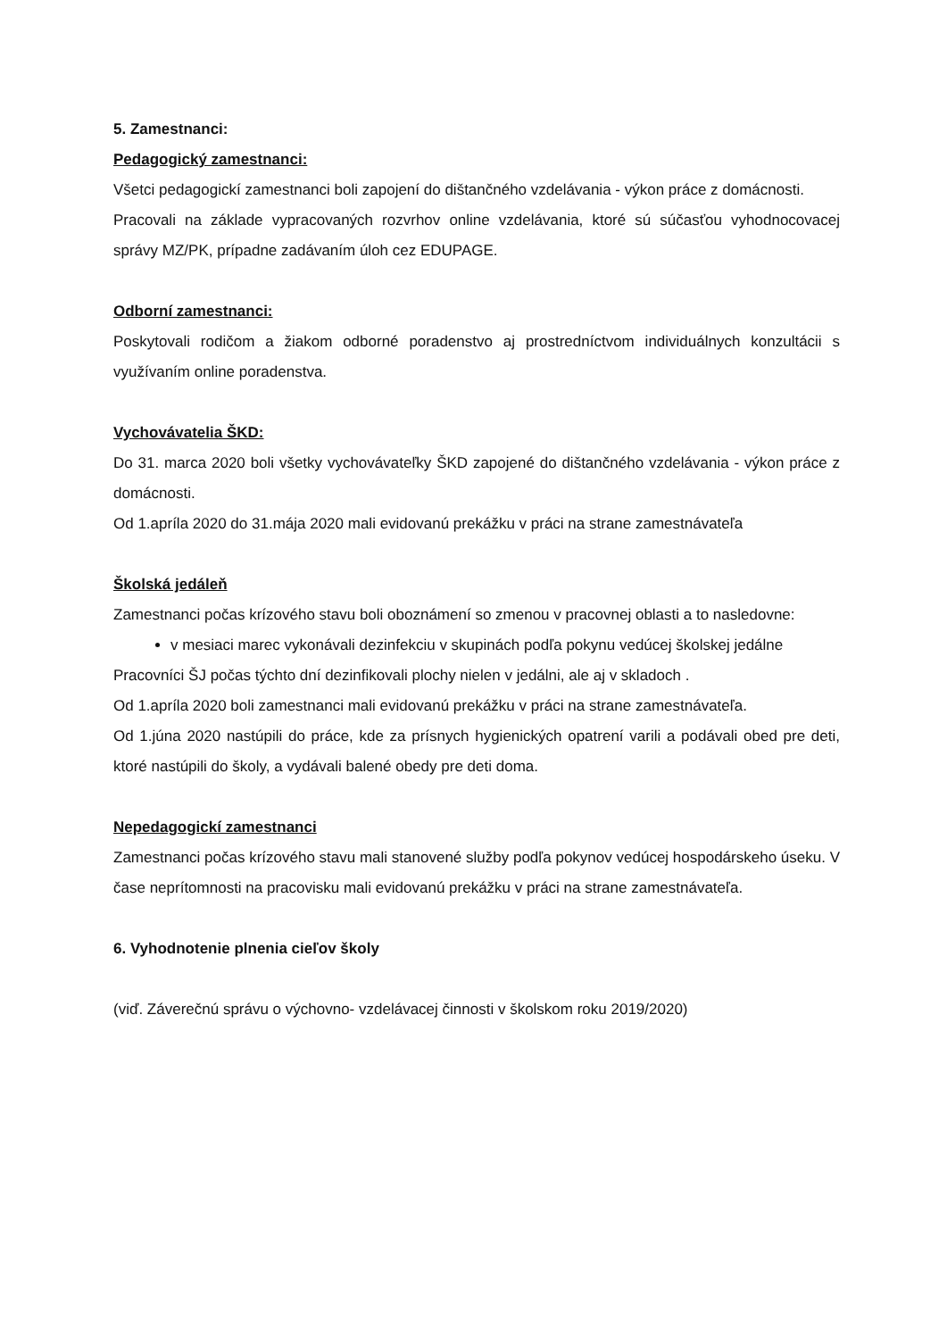5. Zamestnanci:
Pedagogický zamestnanci:
Všetci pedagogickí zamestnanci boli zapojení do dištančného vzdelávania - výkon práce z domácnosti.
Pracovali na základe vypracovaných rozvrhov online vzdelávania, ktoré sú súčasťou vyhodnocovacej správy MZ/PK, prípadne zadávaním úloh cez EDUPAGE.
Odborní zamestnanci:
Poskytovali rodičom a žiakom odborné poradenstvo aj prostredníctvom individuálnych konzultácii s využívaním online poradenstva.
Vychovávatelia ŠKD:
Do 31. marca 2020 boli všetky vychovávateľky ŠKD zapojené do dištančného vzdelávania - výkon práce z domácnosti.
Od 1.apríla 2020 do 31.mája 2020 mali evidovanú prekážku v práci na strane zamestnávateľa
Školská jedáleň
Zamestnanci počas krízového stavu boli oboznámení so zmenou v pracovnej oblasti a to nasledovne:
v mesiaci marec vykonávali dezinfekciu v skupinách podľa pokynu vedúcej školskej jedálne
Pracovníci ŠJ počas týchto dní dezinfikovali plochy nielen v jedálni, ale aj v skladoch .
Od 1.apríla 2020 boli zamestnanci mali evidovanú prekážku v práci na strane zamestnávateľa.
Od 1.júna 2020 nastúpili do práce, kde za prísnych hygienických opatrení varili a podávali obed pre deti, ktoré nastúpili do školy, a vydávali balené obedy pre deti doma.
Nepedagogickí zamestnanci
Zamestnanci počas krízového stavu mali stanovené služby podľa pokynov vedúcej hospodárskeho úseku. V čase neprítomnosti na pracovisku mali evidovanú prekážku v práci na strane zamestnávateľa.
6. Vyhodnotenie plnenia cieľov školy
(viď. Záverečnú správu o výchovno- vzdelávacej činnosti v školskom roku 2019/2020)